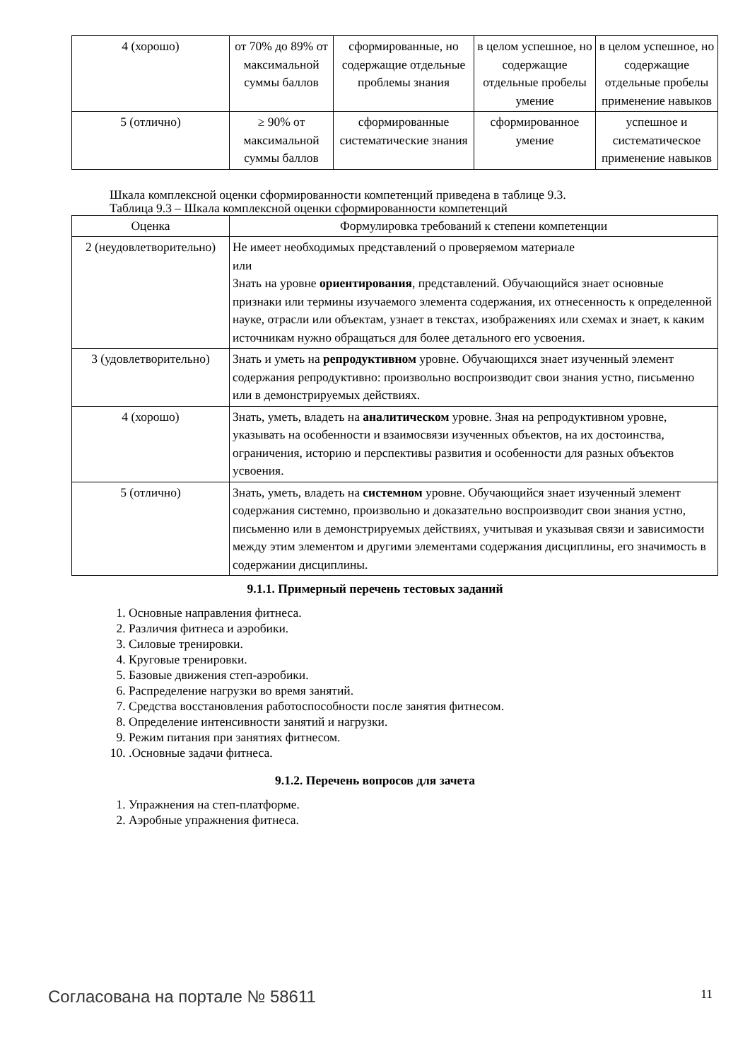| 4 (хорошо) | от 70% до 89% от максимальной суммы баллов | сформированные, но содержащие отдельные проблемы знания | в целом успешное, но содержащие отдельные пробелы умение | в целом успешное, но содержащие отдельные пробелы применение навыков |
| 5 (отлично) | ≥ 90% от максимальной суммы баллов | сформированные систематические знания | сформированное умение | успешное и систематическое применение навыков |
Шкала комплексной оценки сформированности компетенций приведена в таблице 9.3.
Таблица 9.3 – Шкала комплексной оценки сформированности компетенций
| Оценка | Формулировка требований к степени компетенции |
| --- | --- |
| 2 (неудовлетворительно) | Не имеет необходимых представлений о проверяемом материале или Знать на уровне ориентирования , представлений. Обучающийся знает основные признаки или термины изучаемого элемента содержания, их отнесенность к определенной науке, отрасли или объектам, узнает в текстах, изображениях или схемах и знает, к каким источникам нужно обращаться для более детального его усвоения. |
| 3 (удовлетворительно) | Знать и уметь на репродуктивном уровне. Обучающихся знает изученный элемент содержания репродуктивно: произвольно воспроизводит свои знания устно, письменно или в демонстрируемых действиях. |
| 4 (хорошо) | Знать, уметь, владеть на аналитическом уровне. Зная на репродуктивном уровне, указывать на особенности и взаимосвязи изученных объектов, на их достоинства, ограничения, историю и перспективы развития и особенности для разных объектов усвоения. |
| 5 (отлично) | Знать, уметь, владеть на системном уровне. Обучающийся знает изученный элемент содержания системно, произвольно и доказательно воспроизводит свои знания устно, письменно или в демонстрируемых действиях, учитывая и указывая связи и зависимости между этим элементом и другими элементами содержания дисциплины, его значимость в содержании дисциплины. |
9.1.1. Примерный перечень тестовых заданий
1. Основные направления фитнеса.
2. Различия фитнеса и аэробики.
3. Силовые тренировки.
4. Круговые тренировки.
5. Базовые движения степ-аэробики.
6. Распределение нагрузки во время занятий.
7. Средства восстановления работоспособности после занятия фитнесом.
8. Определение интенсивности занятий и нагрузки.
9. Режим питания при занятиях фитнесом.
10. .Основные задачи фитнеса.
9.1.2. Перечень вопросов для зачета
1. Упражнения на степ-платформе.
2. Аэробные упражнения фитнеса.
Согласована на портале № 58611 11